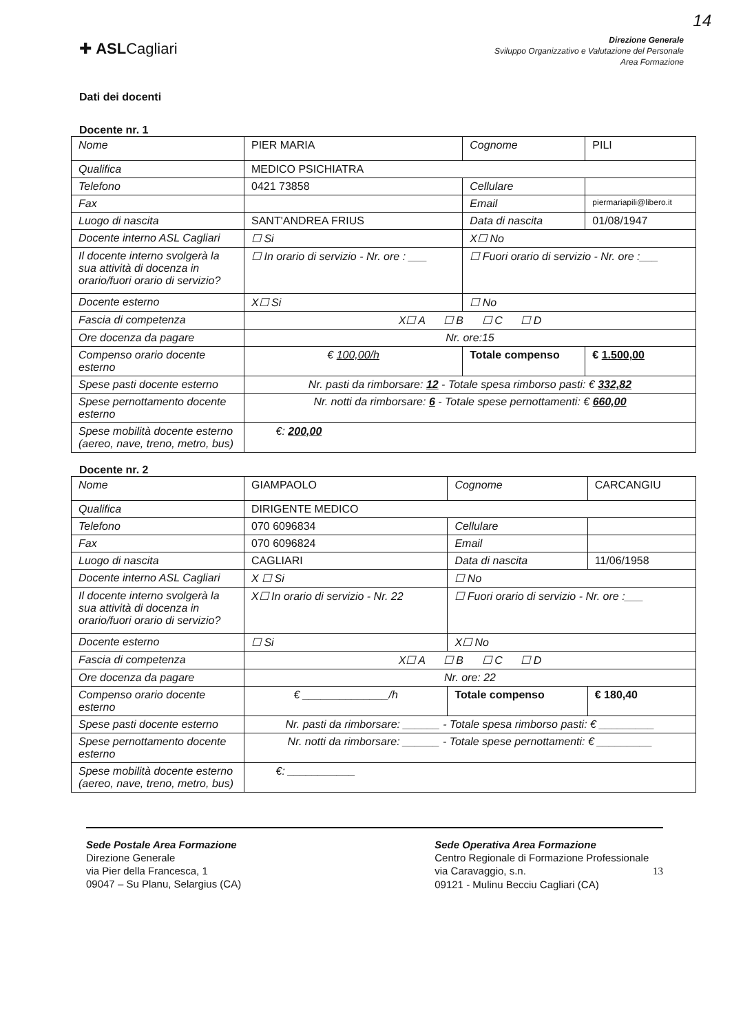14
✚ ASLCagliari
Direzione Generale
Sviluppo Organizzativo e Valutazione del Personale
Area Formazione
Dati dei docenti
Docente nr. 1
| Nome | PIER MARIA | Cognome | PILI |
| Qualifica | MEDICO PSICHIATRA | | |
| Telefono | 0421 73858 | Cellulare | |
| Fax | | Email | piermariapili@libero.it |
| Luogo di nascita | SANT'ANDREA FRIUS | Data di nascita | 01/08/1947 |
| Docente interno ASL Cagliari | ☐ Si | X☐ No | |
| Il docente interno svolgerà la sua attività di docenza in orario/fuori orario di servizio? | ☐ In orario di servizio - Nr. ore : ___ | ☐ Fuori orario di servizio - Nr. ore :___ | |
| Docente esterno | X☐ Si | ☐ No | |
| Fascia di competenza | X☐ A ☐ B ☐ C ☐ D | | |
| Ore docenza da pagare | Nr. ore:15 | | |
| Compenso orario docente esterno | € 100,00/h | Totale compenso | € 1.500,00 |
| Spese pasti docente esterno | Nr. pasti da rimborsare: 12 - Totale spesa rimborso pasti: € 332,82 | | |
| Spese pernottamento docente esterno | Nr. notti da rimborsare: 6 - Totale spese pernottamenti: € 660,00 | | |
| Spese mobilità docente esterno (aereo, nave, treno, metro, bus) | €: 200,00 | | |
Docente nr. 2
| Nome | GIAMPAOLO | Cognome | CARCANGIU |
| Qualifica | DIRIGENTE MEDICO | | |
| Telefono | 070 6096834 | Cellulare | |
| Fax | 070 6096824 | Email | |
| Luogo di nascita | CAGLIARI | Data di nascita | 11/06/1958 |
| Docente interno ASL Cagliari | X ☐ Si | ☐ No | |
| Il docente interno svolgerà la sua attività di docenza in orario/fuori orario di servizio? | X☐ In orario di servizio - Nr. 22 | ☐ Fuori orario di servizio - Nr. ore :___ | |
| Docente esterno | ☐ Si | X☐ No | |
| Fascia di competenza | X☐ A ☐ B ☐ C ☐ D | | |
| Ore docenza da pagare | Nr. ore: 22 | | |
| Compenso orario docente esterno | € ______________/h | Totale compenso | € 180,40 |
| Spese pasti docente esterno | Nr. pasti da rimborsare: ______ - Totale spesa rimborso pasti: € _________ | | |
| Spese pernottamento docente esterno | Nr. notti da rimborsare: ______ - Totale spese pernottamenti: € _________ | | |
| Spese mobilità docente esterno (aereo, nave, treno, metro, bus) | €: ___________ | | |
Sede Postale Area Formazione
Direzione Generale
via Pier della Francesca, 1
09047 – Su Planu, Selargius (CA)
Sede Operativa Area Formazione
Centro Regionale di Formazione Professionale
via Caravaggio, s.n. 13
09121 - Mulinu Becciu Cagliari (CA)